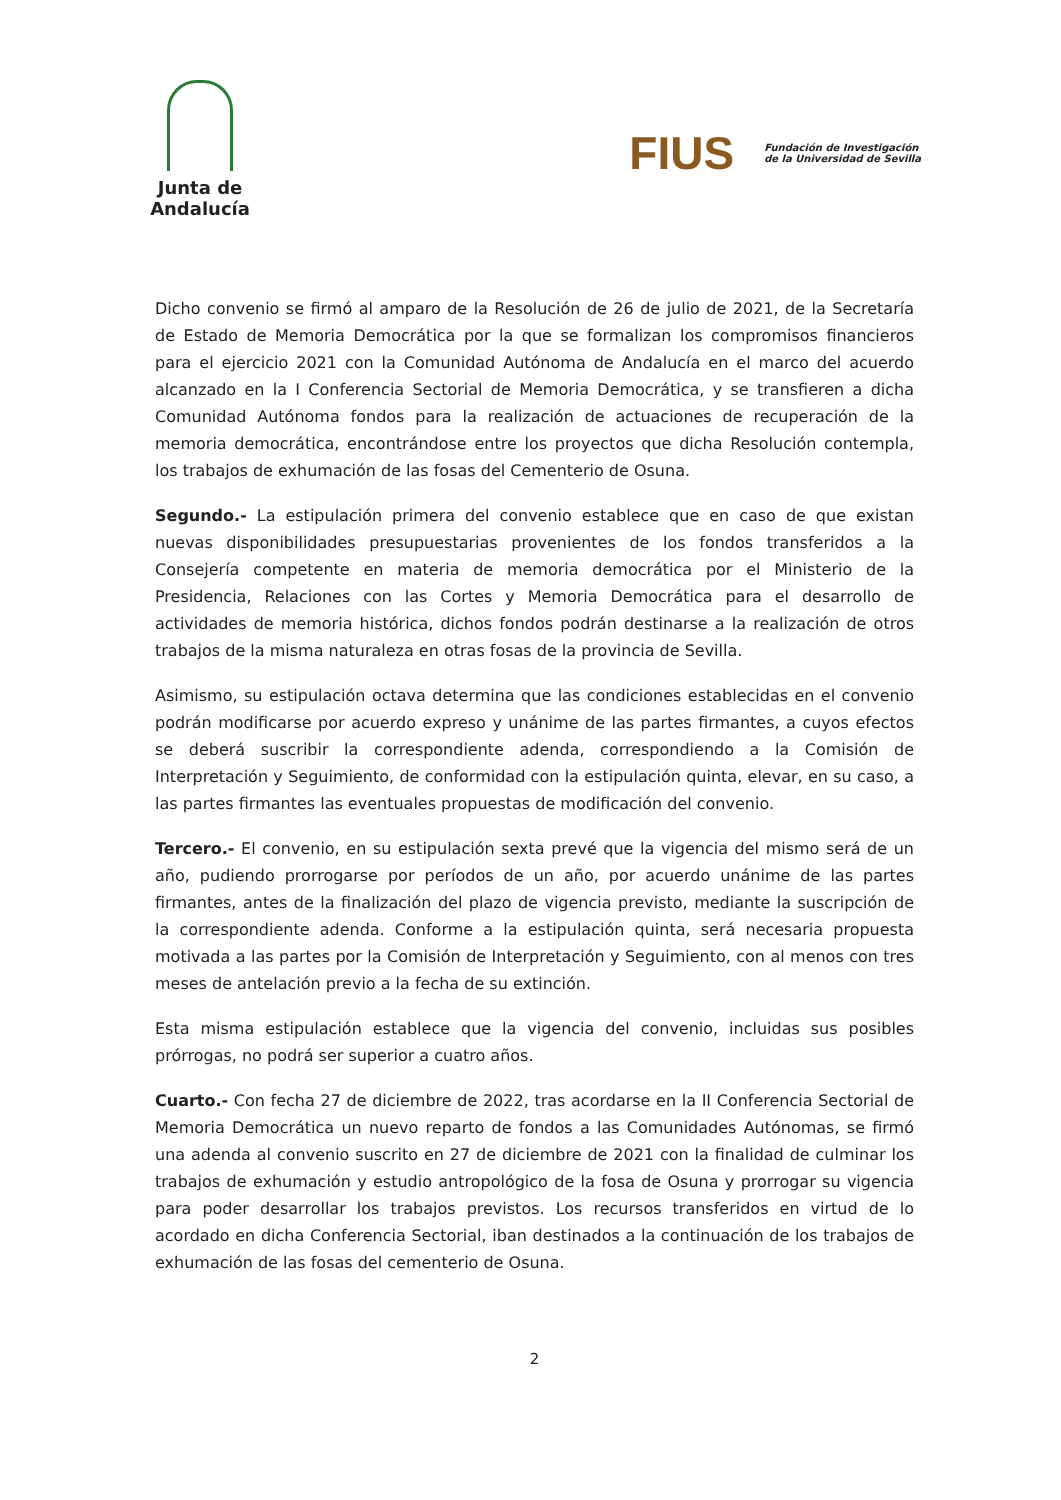Junta de Andalucía
FIUS Fundación de Investigación
de la Universidad de Sevilla
Dicho convenio se firmó al amparo de la Resolución de 26 de julio de 2021, de la Secretaría de Estado de Memoria Democrática por la que se formalizan los compromisos financieros para el ejercicio 2021 con la Comunidad Autónoma de Andalucía en el marco del acuerdo alcanzado en la I Conferencia Sectorial de Memoria Democrática, y se transfieren a dicha Comunidad Autónoma fondos para la realización de actuaciones de recuperación de la memoria democrática, encontrándose entre los proyectos que dicha Resolución contempla, los trabajos de exhumación de las fosas del Cementerio de Osuna.
Segundo.- La estipulación primera del convenio establece que en caso de que existan nuevas disponibilidades presupuestarias provenientes de los fondos transferidos a la Consejería competente en materia de memoria democrática por el Ministerio de la Presidencia, Relaciones con las Cortes y Memoria Democrática para el desarrollo de actividades de memoria histórica, dichos fondos podrán destinarse a la realización de otros trabajos de la misma naturaleza en otras fosas de la provincia de Sevilla.
Asimismo, su estipulación octava determina que las condiciones establecidas en el convenio podrán modificarse por acuerdo expreso y unánime de las partes firmantes, a cuyos efectos se deberá suscribir la correspondiente adenda, correspondiendo a la Comisión de Interpretación y Seguimiento, de conformidad con la estipulación quinta, elevar, en su caso, a las partes firmantes las eventuales propuestas de modificación del convenio.
Tercero.- El convenio, en su estipulación sexta prevé que la vigencia del mismo será de un año, pudiendo prorrogarse por períodos de un año, por acuerdo unánime de las partes firmantes, antes de la finalización del plazo de vigencia previsto, mediante la suscripción de la correspondiente adenda. Conforme a la estipulación quinta, será necesaria propuesta motivada a las partes por la Comisión de Interpretación y Seguimiento, con al menos con tres meses de antelación previo a la fecha de su extinción.
Esta misma estipulación establece que la vigencia del convenio, incluidas sus posibles prórrogas, no podrá ser superior a cuatro años.
Cuarto.- Con fecha 27 de diciembre de 2022, tras acordarse en la II Conferencia Sectorial de Memoria Democrática un nuevo reparto de fondos a las Comunidades Autónomas, se firmó una adenda al convenio suscrito en 27 de diciembre de 2021 con la finalidad de culminar los trabajos de exhumación y estudio antropológico de la fosa de Osuna y prorrogar su vigencia para poder desarrollar los trabajos previstos. Los recursos transferidos en virtud de lo acordado en dicha Conferencia Sectorial, iban destinados a la continuación de los trabajos de exhumación de las fosas del cementerio de Osuna.
2